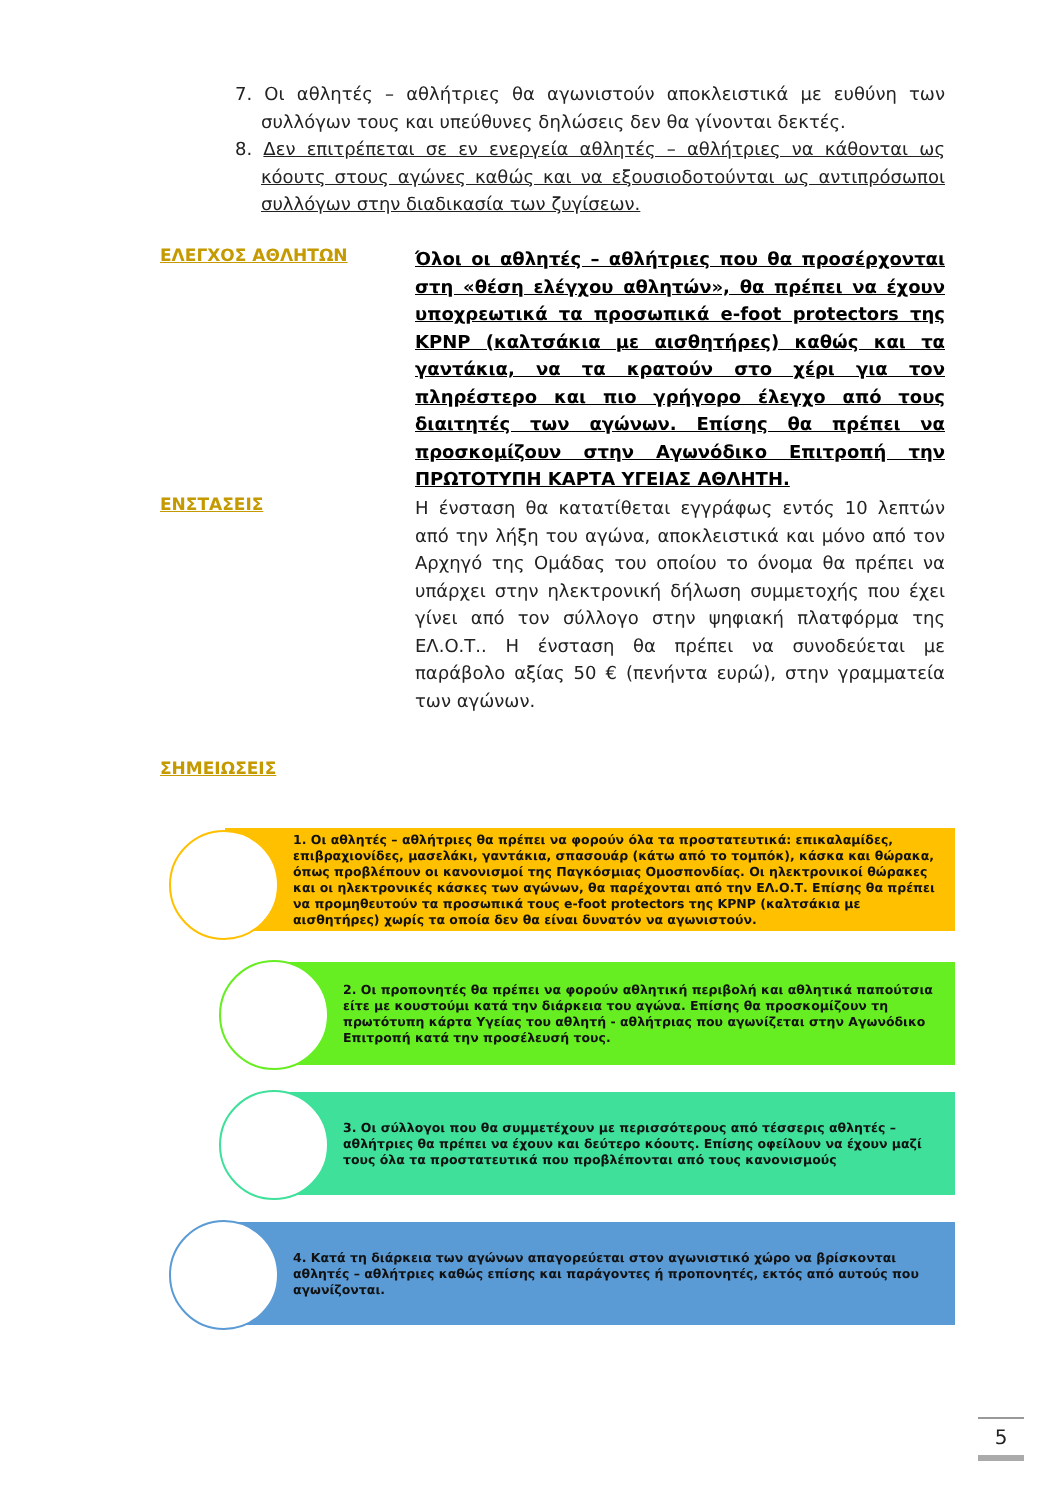7. Οι αθλητές – αθλήτριες θα αγωνιστούν αποκλειστικά με ευθύνη των συλλόγων τους και υπεύθυνες δηλώσεις δεν θα γίνονται δεκτές.
8. Δεν επιτρέπεται σε εν ενεργεία αθλητές – αθλήτριες να κάθονται ως κόουτς στους αγώνες καθώς και να εξουσιοδοτούνται ως αντιπρόσωποι συλλόγων στην διαδικασία των ζυγίσεων.
ΕΛΕΓΧΟΣ ΑΘΛΗΤΩΝ
Όλοι οι αθλητές – αθλήτριες που θα προσέρχονται στη «θέση ελέγχου αθλητών», θα πρέπει να έχουν υποχρεωτικά τα προσωπικά e-foot protectors της KPNP (καλτσάκια με αισθητήρες) καθώς και τα γαντάκια, να τα κρατούν στο χέρι για τον πληρέστερο και πιο γρήγορο έλεγχο από τους διαιτητές των αγώνων. Επίσης θα πρέπει να προσκομίζουν στην Αγωνόδικο Επιτροπή την ΠΡΩΤΟΤΥΠΗ ΚΑΡΤΑ ΥΓΕΙΑΣ ΑΘΛΗΤΗ.
ΕΝΣΤΑΣΕΙΣ
Η ένσταση θα κατατίθεται εγγράφως εντός 10 λεπτών από την λήξη του αγώνα, αποκλειστικά και μόνο από τον Αρχηγό της Ομάδας του οποίου το όνομα θα πρέπει να υπάρχει στην ηλεκτρονική δήλωση συμμετοχής που έχει γίνει από τον σύλλογο στην ψηφιακή πλατφόρμα της ΕΛ.Ο.Τ.. Η ένσταση θα πρέπει να συνοδεύεται με παράβολο αξίας 50 € (πενήντα ευρώ), στην γραμματεία των αγώνων.
ΣΗΜΕΙΩΣΕΙΣ
1. Οι αθλητές – αθλήτριες θα πρέπει να φορούν όλα τα προστατευτικά: επικαλαμίδες, επιβραχιονίδες, μασελάκι, γαντάκια, σπασουάρ (κάτω από το τομπόκ), κάσκα και θώρακα, όπως προβλέπουν οι κανονισμοί της Παγκόσμιας Ομοσπονδίας. Οι ηλεκτρονικοί θώρακες και οι ηλεκτρονικές κάσκες των αγώνων, θα παρέχονται από την ΕΛ.Ο.Τ. Επίσης θα πρέπει να προμηθευτούν τα προσωπικά τους e-foot protectors της KPNP (καλτσάκια με αισθητήρες) χωρίς τα οποία δεν θα είναι δυνατόν να αγωνιστούν.
2. Οι προπονητές θα πρέπει να φορούν αθλητική περιβολή και αθλητικά παπούτσια είτε με κουστούμι κατά την διάρκεια του αγώνα. Επίσης θα προσκομίζουν τη πρωτότυπη κάρτα Υγείας του αθλητή - αθλήτριας που αγωνίζεται στην Αγωνόδικο Επιτροπή κατά την προσέλευσή τους.
3. Οι σύλλογοι που θα συμμετέχουν με περισσότερους από τέσσερις αθλητές – αθλήτριες θα πρέπει να έχουν και δεύτερο κόουτς. Επίσης οφείλουν να έχουν μαζί τους όλα τα προστατευτικά που προβλέπονται από τους κανονισμούς
4. Κατά τη διάρκεια των αγώνων απαγορεύεται στον αγωνιστικό χώρο να βρίσκονται αθλητές – αθλήτριες καθώς επίσης και παράγοντες ή προπονητές, εκτός από αυτούς που αγωνίζονται.
5